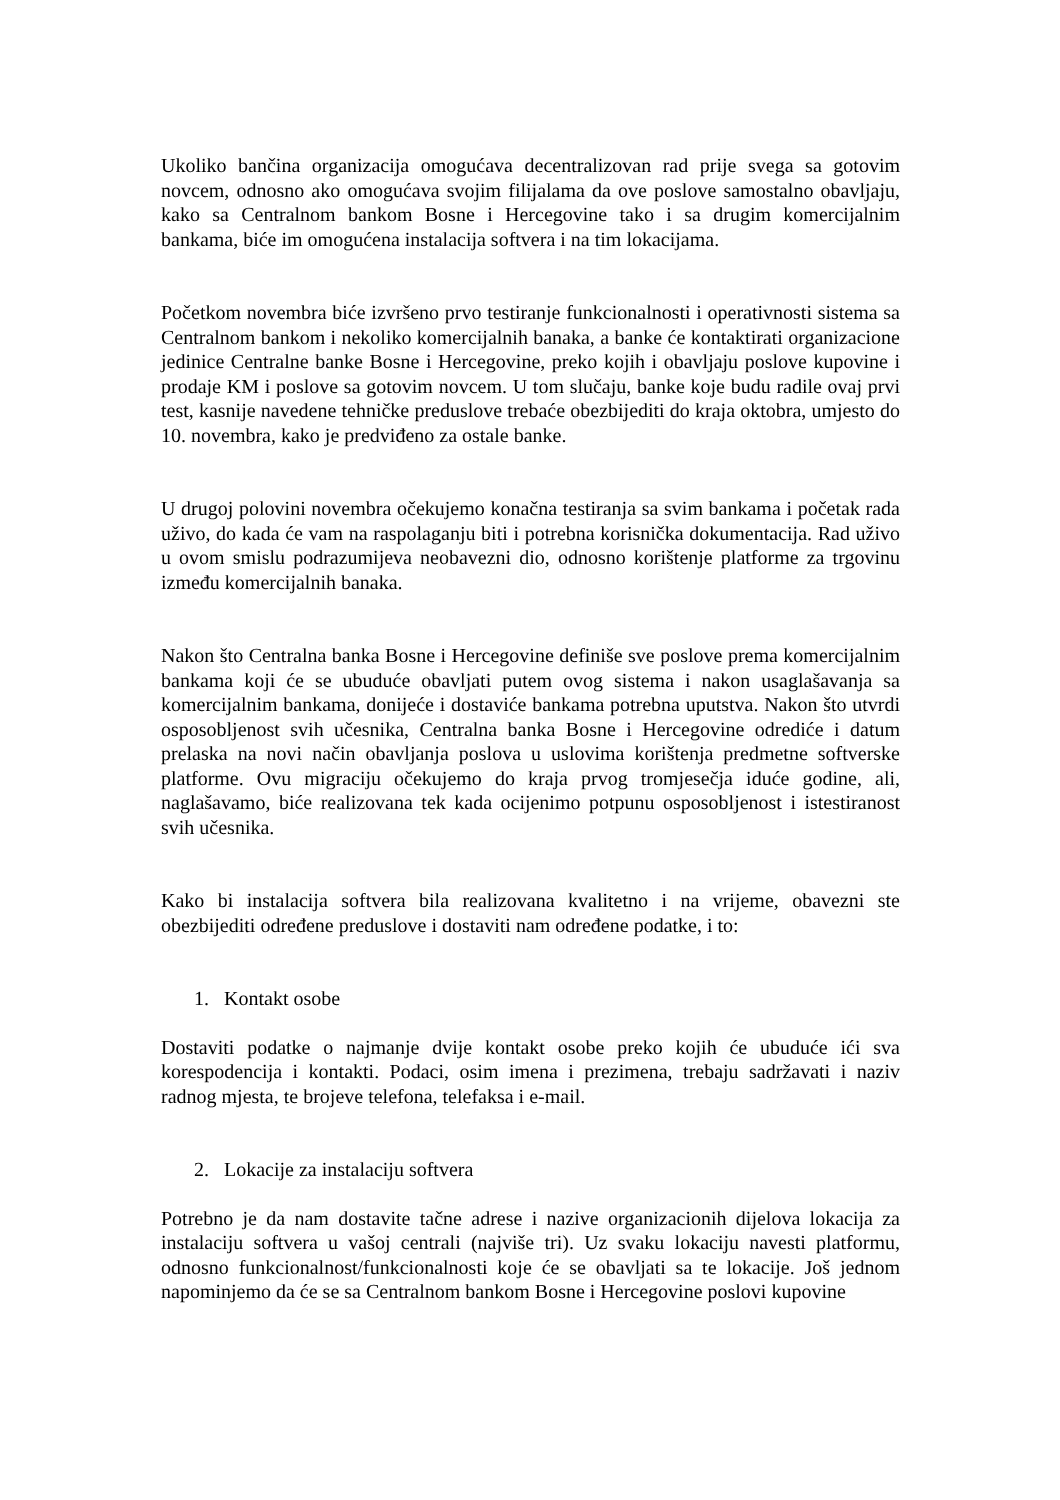Ukoliko bančina organizacija omogućava decentralizovan rad prije svega sa gotovim novcem, odnosno ako omogućava svojim filijalama da ove poslove samostalno obavljaju, kako sa Centralnom bankom Bosne i Hercegovine tako i sa drugim komercijalnim bankama, biće im omogućena instalacija softvera i na tim lokacijama.
Početkom novembra biće izvršeno prvo testiranje funkcionalnosti i operativnosti sistema sa Centralnom bankom i nekoliko komercijalnih banaka, a banke će kontaktirati organizacione jedinice Centralne banke Bosne i Hercegovine, preko kojih i obavljaju poslove kupovine i prodaje KM i poslove sa gotovim novcem. U tom slučaju, banke koje budu radile ovaj prvi test, kasnije navedene tehničke preduslove trebaće obezbijediti do kraja oktobra, umjesto do 10. novembra, kako je predviđeno za ostale banke.
U drugoj polovini novembra očekujemo konačna testiranja sa svim bankama i početak rada uživo, do kada će vam na raspolaganju biti i potrebna korisnička dokumentacija. Rad uživo u ovom smislu podrazumijeva neobavezni dio, odnosno korištenje platforme za trgovinu između komercijalnih banaka.
Nakon što Centralna banka Bosne i Hercegovine definiše sve poslove prema komercijalnim bankama koji će se ubuduće obavljati putem ovog sistema i nakon usaglašavanja sa komercijalnim bankama, donijeće i dostaviće bankama potrebna uputstva. Nakon što utvrdi osposobljenost svih učesnika, Centralna banka Bosne i Hercegovine odrediće i datum prelaska na novi način obavljanja poslova u uslovima korištenja predmetne softverske platforme. Ovu migraciju očekujemo do kraja prvog tromjesečja iduće godine, ali, naglašavamo, biće realizovana tek kada ocijenimo potpunu osposobljenost i istestiranost svih učesnika.
Kako bi instalacija softvera bila realizovana kvalitetno i na vrijeme, obavezni ste obezbijediti određene preduslove i dostaviti nam određene podatke, i to:
1. Kontakt osobe
Dostaviti podatke o najmanje dvije kontakt osobe preko kojih će ubuduće ići sva korespodencija i kontakti. Podaci, osim imena i prezimena, trebaju sadržavati i naziv radnog mjesta, te brojeve telefona, telefaksa i e-mail.
2. Lokacije za instalaciju softvera
Potrebno je da nam dostavite tačne adrese i nazive organizacionih dijelova lokacija za instalaciju softvera u vašoj centrali (najviše tri). Uz svaku lokaciju navesti platformu, odnosno funkcionalnost/funkcionalnosti koje će se obavljati sa te lokacije. Još jednom napominjemo da će se sa Centralnom bankom Bosne i Hercegovine poslovi kupovine